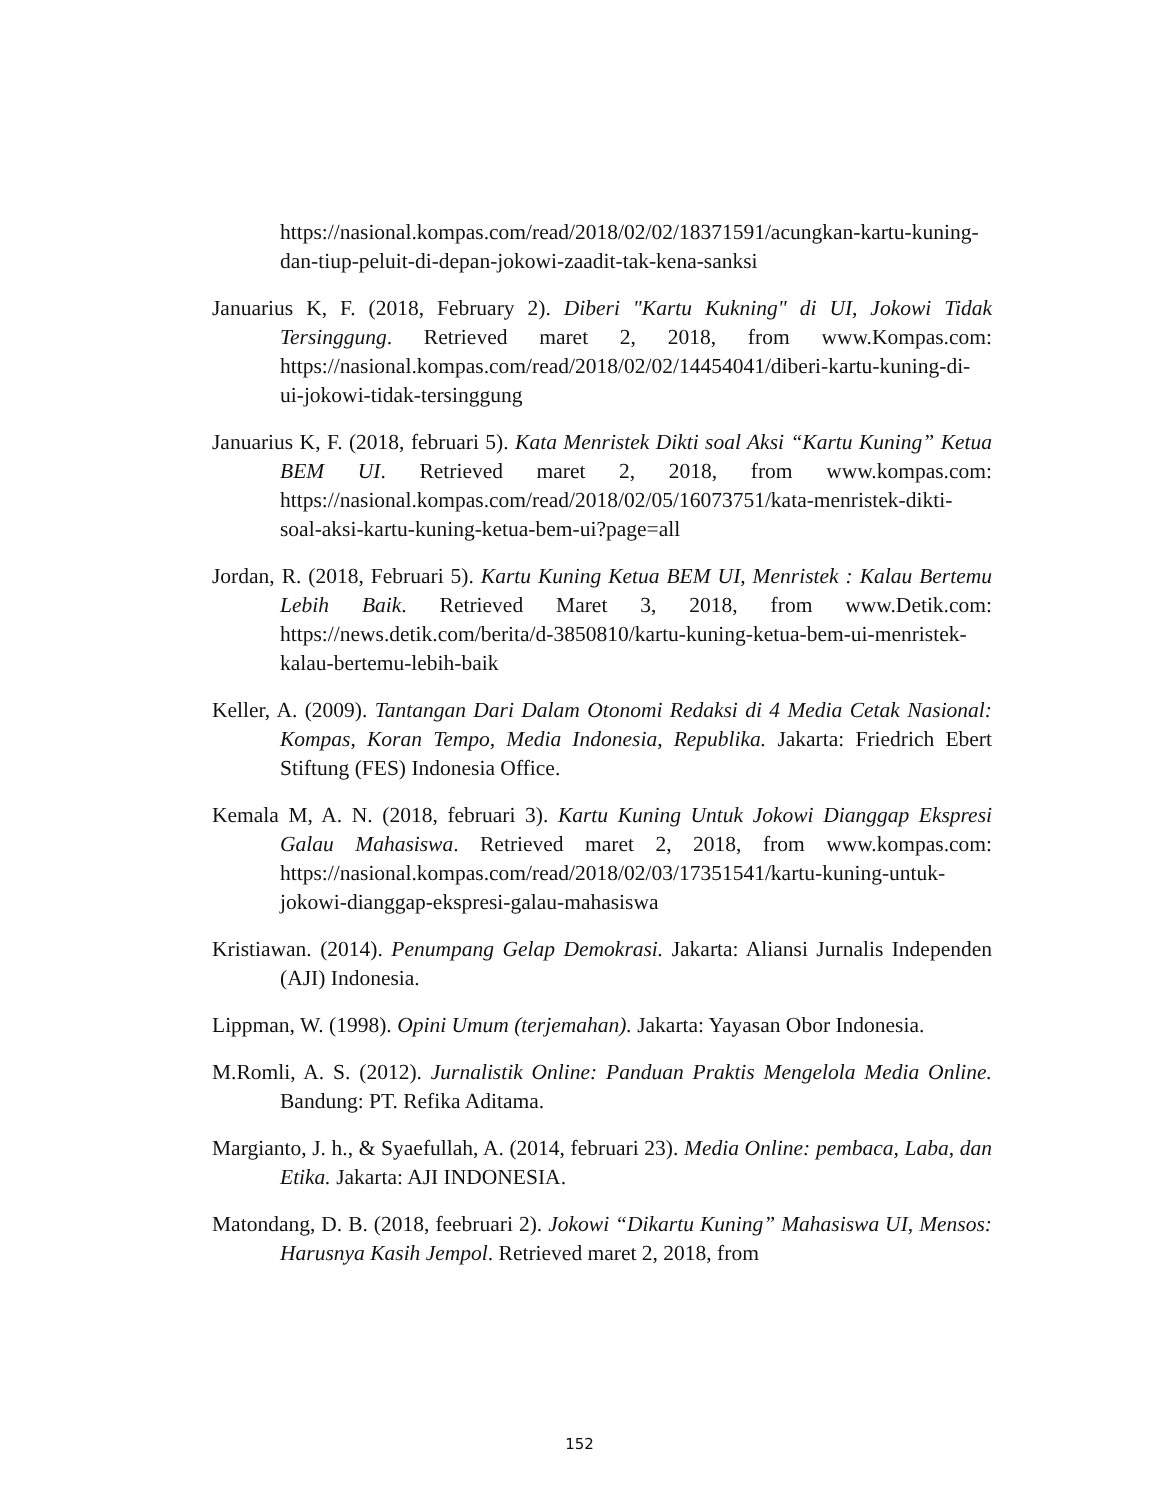https://nasional.kompas.com/read/2018/02/02/18371591/acungkan-kartu-kuning-dan-tiup-peluit-di-depan-jokowi-zaadit-tak-kena-sanksi
Januarius K, F. (2018, February 2). Diberi "Kartu Kukning" di UI, Jokowi Tidak Tersinggung. Retrieved maret 2, 2018, from www.Kompas.com: https://nasional.kompas.com/read/2018/02/02/14454041/diberi-kartu-kuning-di-ui-jokowi-tidak-tersinggung
Januarius K, F. (2018, februari 5). Kata Menristek Dikti soal Aksi “Kartu Kuning” Ketua BEM UI. Retrieved maret 2, 2018, from www.kompas.com: https://nasional.kompas.com/read/2018/02/05/16073751/kata-menristek-dikti-soal-aksi-kartu-kuning-ketua-bem-ui?page=all
Jordan, R. (2018, Februari 5). Kartu Kuning Ketua BEM UI, Menristek : Kalau Bertemu Lebih Baik. Retrieved Maret 3, 2018, from www.Detik.com: https://news.detik.com/berita/d-3850810/kartu-kuning-ketua-bem-ui-menristek-kalau-bertemu-lebih-baik
Keller, A. (2009). Tantangan Dari Dalam Otonomi Redaksi di 4 Media Cetak Nasional: Kompas, Koran Tempo, Media Indonesia, Republika. Jakarta: Friedrich Ebert Stiftung (FES) Indonesia Office.
Kemala M, A. N. (2018, februari 3). Kartu Kuning Untuk Jokowi Dianggap Ekspresi Galau Mahasiswa. Retrieved maret 2, 2018, from www.kompas.com: https://nasional.kompas.com/read/2018/02/03/17351541/kartu-kuning-untuk-jokowi-dianggap-ekspresi-galau-mahasiswa
Kristiawan. (2014). Penumpang Gelap Demokrasi. Jakarta: Aliansi Jurnalis Independen (AJI) Indonesia.
Lippman, W. (1998). Opini Umum (terjemahan). Jakarta: Yayasan Obor Indonesia.
M.Romli, A. S. (2012). Jurnalistik Online: Panduan Praktis Mengelola Media Online. Bandung: PT. Refika Aditama.
Margianto, J. h., & Syaefullah, A. (2014, februari 23). Media Online: pembaca, Laba, dan Etika. Jakarta: AJI INDONESIA.
Matondang, D. B. (2018, feebruari 2). Jokowi “Dikartu Kuning” Mahasiswa UI, Mensos: Harusnya Kasih Jempol. Retrieved maret 2, 2018, from
152